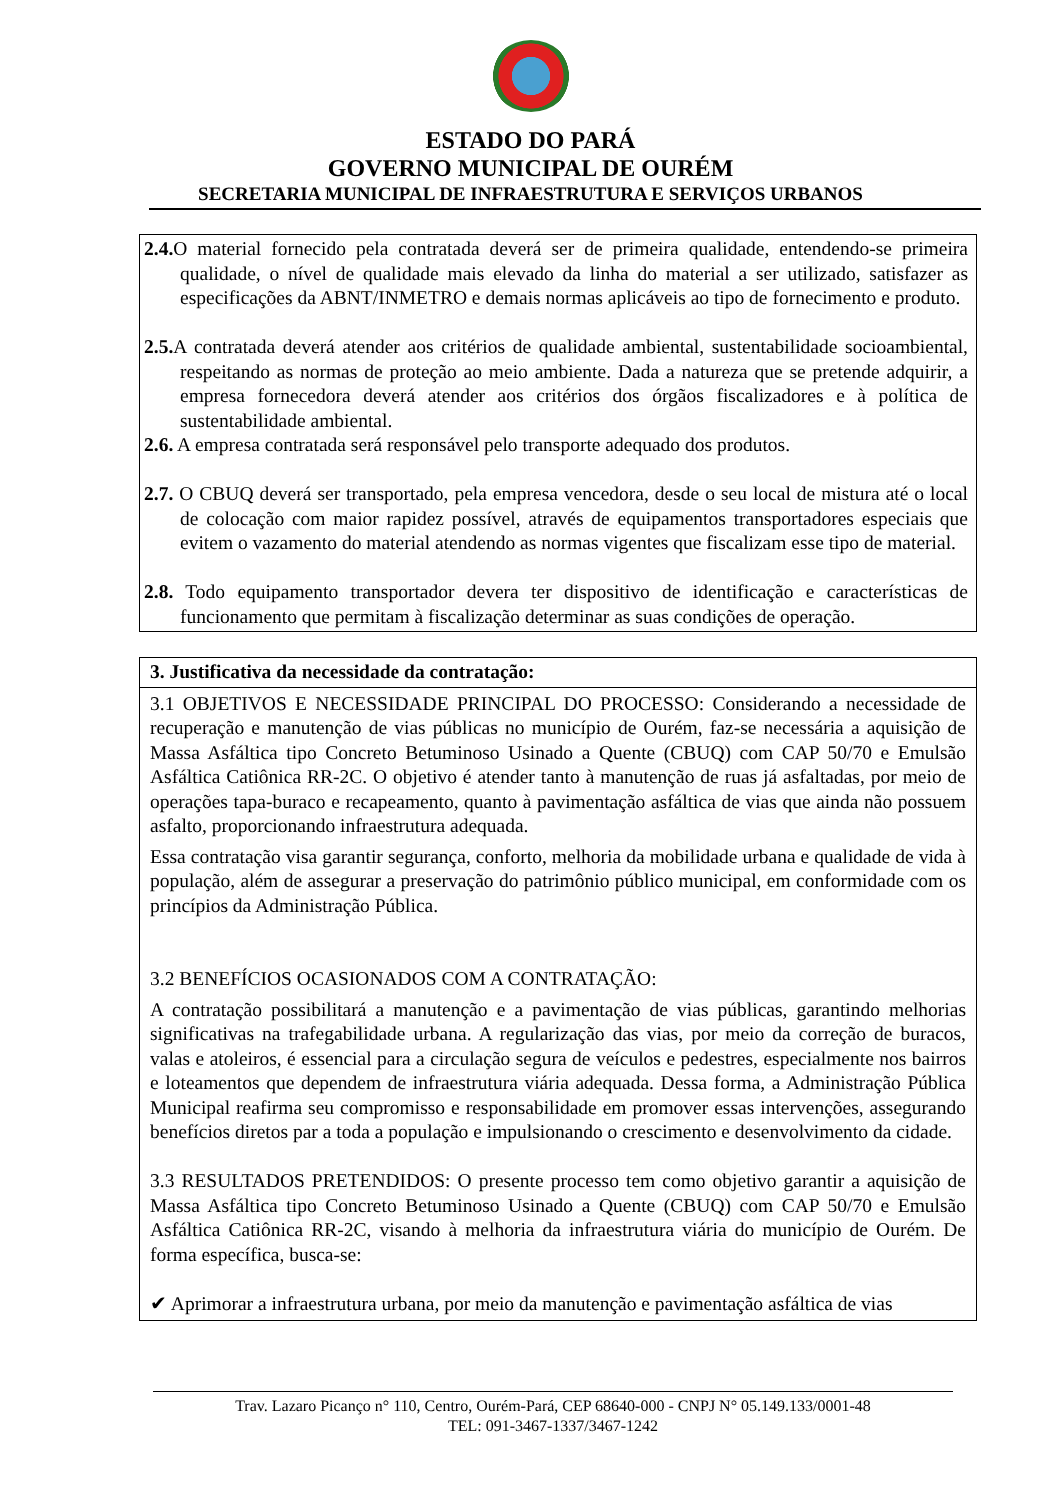ESTADO DO PARÁ
GOVERNO MUNICIPAL DE OURÉM
SECRETARIA MUNICIPAL DE INFRAESTRUTURA E SERVIÇOS URBANOS
2.4. O material fornecido pela contratada deverá ser de primeira qualidade, entendendo-se primeira qualidade, o nível de qualidade mais elevado da linha do material a ser utilizado, satisfazer as especificações da ABNT/INMETRO e demais normas aplicáveis ao tipo de fornecimento e produto.
2.5. A contratada deverá atender aos critérios de qualidade ambiental, sustentabilidade socioambiental, respeitando as normas de proteção ao meio ambiente. Dada a natureza que se pretende adquirir, a empresa fornecedora deverá atender aos critérios dos órgãos fiscalizadores e à política de sustentabilidade ambiental.
2.6. A empresa contratada será responsável pelo transporte adequado dos produtos.
2.7. O CBUQ deverá ser transportado, pela empresa vencedora, desde o seu local de mistura até o local de colocação com maior rapidez possível, através de equipamentos transportadores especiais que evitem o vazamento do material atendendo as normas vigentes que fiscalizam esse tipo de material.
2.8. Todo equipamento transportador devera ter dispositivo de identificação e características de funcionamento que permitam à fiscalização determinar as suas condições de operação.
3. Justificativa da necessidade da contratação:
3.1 OBJETIVOS E NECESSIDADE PRINCIPAL DO PROCESSO: Considerando a necessidade de recuperação e manutenção de vias públicas no município de Ourém, faz-se necessária a aquisição de Massa Asfáltica tipo Concreto Betuminoso Usinado a Quente (CBUQ) com CAP 50/70 e Emulsão Asfáltica Catiônica RR-2C. O objetivo é atender tanto à manutenção de ruas já asfaltadas, por meio de operações tapa-buraco e recapeamento, quanto à pavimentação asfáltica de vias que ainda não possuem asfalto, proporcionando infraestrutura adequada.
Essa contratação visa garantir segurança, conforto, melhoria da mobilidade urbana e qualidade de vida à população, além de assegurar a preservação do patrimônio público municipal, em conformidade com os princípios da Administração Pública.
3.2 BENEFÍCIOS OCASIONADOS COM A CONTRATAÇÃO:
A contratação possibilitará a manutenção e a pavimentação de vias públicas, garantindo melhorias significativas na trafegabilidade urbana. A regularização das vias, por meio da correção de buracos, valas e atoleiros, é essencial para a circulação segura de veículos e pedestres, especialmente nos bairros e loteamentos que dependem de infraestrutura viária adequada. Dessa forma, a Administração Pública Municipal reafirma seu compromisso e responsabilidade em promover essas intervenções, assegurando benefícios diretos par a toda a população e impulsionando o crescimento e desenvolvimento da cidade.
3.3 RESULTADOS PRETENDIDOS: O presente processo tem como objetivo garantir a aquisição de Massa Asfáltica tipo Concreto Betuminoso Usinado a Quente (CBUQ) com CAP 50/70 e Emulsão Asfáltica Catiônica RR-2C, visando à melhoria da infraestrutura viária do município de Ourém. De forma específica, busca-se:
✔ Aprimorar a infraestrutura urbana, por meio da manutenção e pavimentação asfáltica de vias
Trav. Lazaro Picanço n° 110, Centro, Ourém-Pará, CEP 68640-000 - CNPJ N° 05.149.133/0001-48
TEL: 091-3467-1337/3467-1242